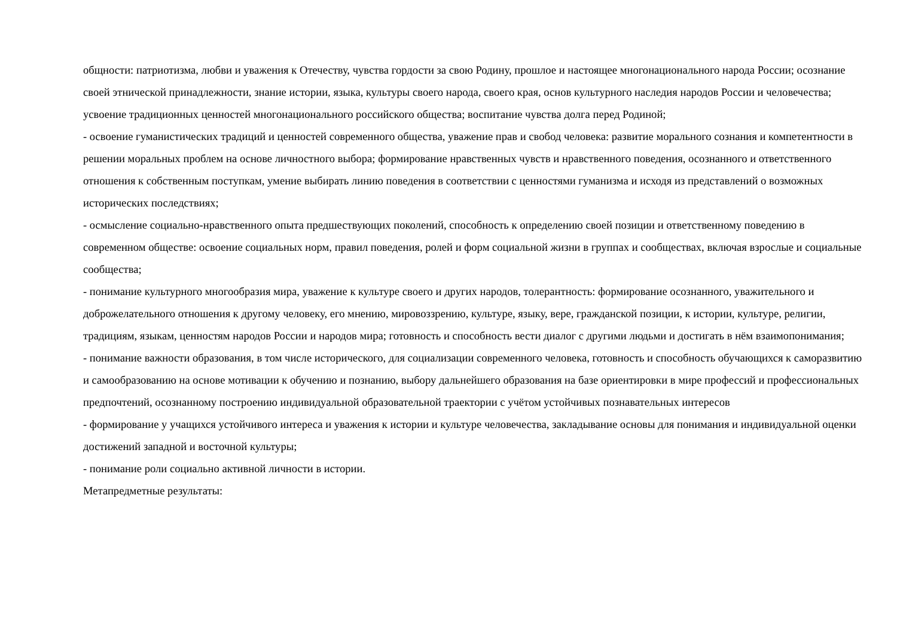общности: патриотизма, любви и уважения к Отечеству, чувства гордости за свою Родину, прошлое и настоящее многонационального народа России; осознание своей этнической принадлежности, знание истории, языка, культуры своего народа, своего края, основ культурного наследия народов России и человечества; усвоение традиционных ценностей многонационального российского общества; воспитание чувства долга перед Родиной;
- освоение гуманистических традиций и ценностей современного общества, уважение прав и свобод человека: развитие морального сознания и компетентности в решении моральных проблем на основе личностного выбора; формирование нравственных чувств и нравственного поведения, осознанного и ответственного отношения к собственным поступкам, умение выбирать линию поведения в соответствии с ценностями гуманизма и исходя из представлений о возможных исторических последствиях;
- осмысление социально-нравственного опыта предшествующих поколений, способность к определению своей позиции и ответственному поведению в современном обществе: освоение социальных норм, правил поведения, ролей и форм социальной жизни в группах и сообществах, включая взрослые и социальные сообщества;
- понимание культурного многообразия мира, уважение к культуре своего и других народов, толерантность: формирование осознанного, уважительного и доброжелательного отношения к другому человеку, его мнению, мировоззрению, культуре, языку, вере, гражданской позиции, к истории, культуре, религии, традициям, языкам, ценностям народов России и народов мира; готовность и способность вести диалог с другими людьми и достигать в нём взаимопонимания;
- понимание важности образования, в том числе исторического, для социализации современного человека, готовность и способность обучающихся к саморазвитию и самообразованию на основе мотивации к обучению и познанию, выбору дальнейшего образования на базе ориентировки в мире профессий и профессиональных предпочтений, осознанному построению индивидуальной образовательной траектории с учётом устойчивых познавательных интересов
- формирование у учащихся устойчивого интереса и уважения к истории и культуре человечества, закладывание основы для понимания и индивидуальной оценки достижений западной и восточной культуры;
- понимание роли социально активной личности в истории.
Метапредметные результаты: